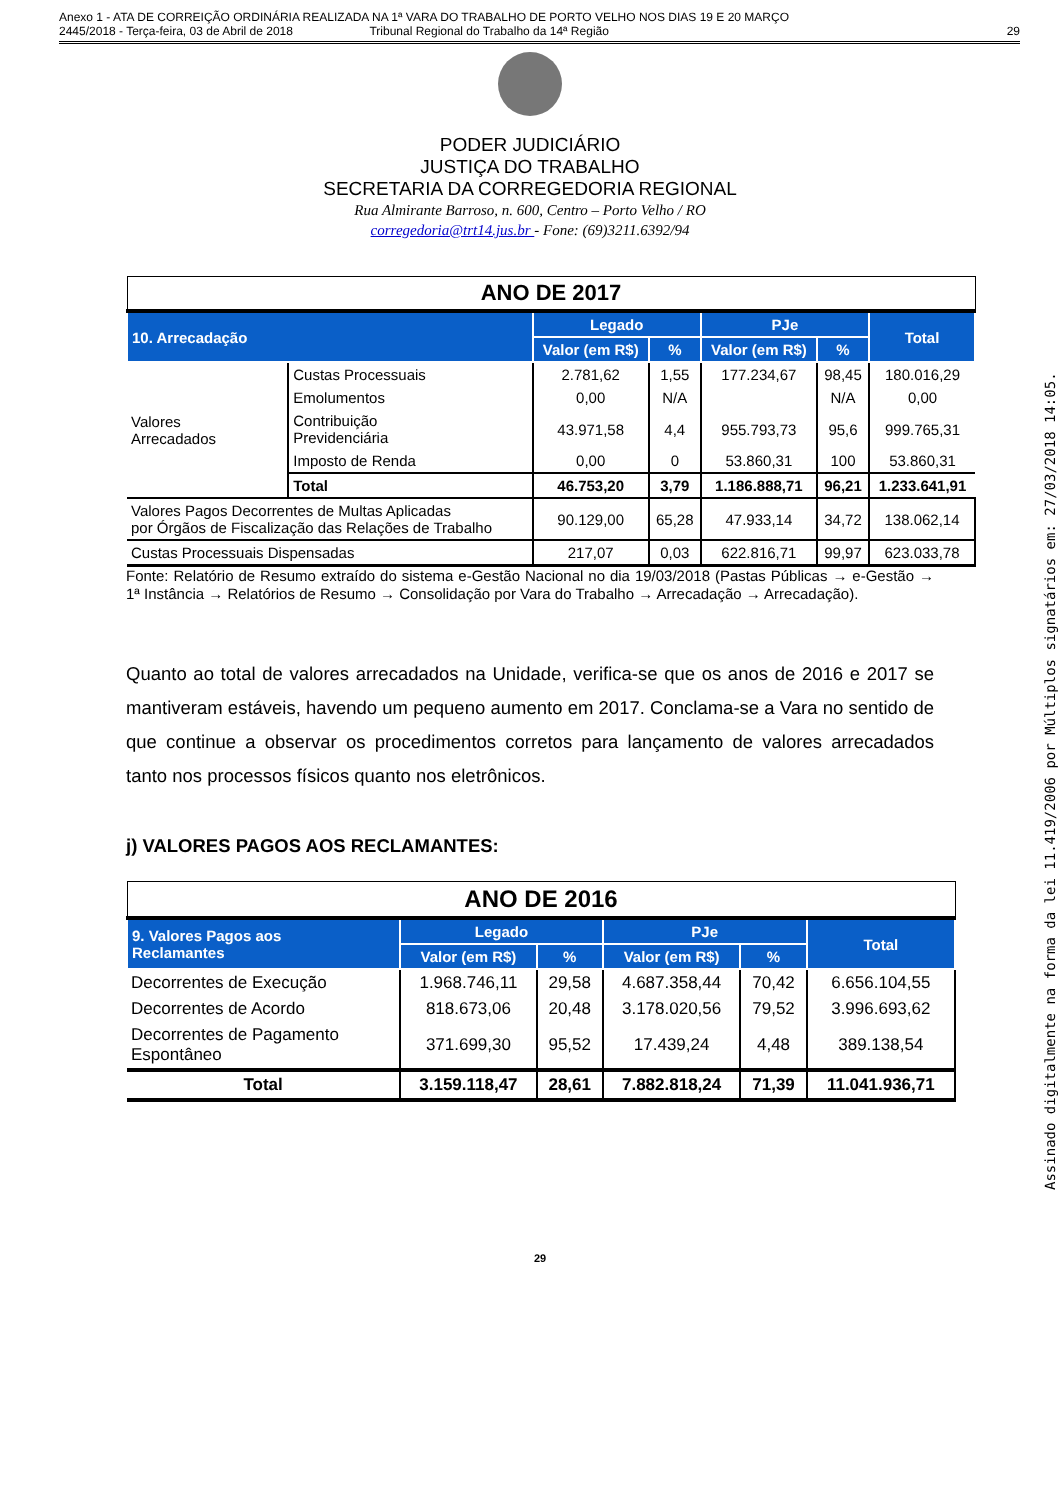Anexo 1 - ATA DE CORREIÇÃO ORDINÁRIA REALIZADA NA 1ª VARA DO TRABALHO DE PORTO VELHO NOS DIAS 19 E 20 MARÇO
2445/2018 - Terça-feira, 03 de Abril de 2018 Tribunal Regional do Trabalho da 14ª Região
29
PODER JUDICIÁRIO
JUSTIÇA DO TRABALHO
SECRETARIA DA CORREGEDORIA REGIONAL
Rua Almirante Barroso, n. 600, Centro – Porto Velho / RO
corregedoria@trt14.jus.br - Fone: (69)3211.6392/94
| ANO DE 2017 | | | | | | |
| 10. Arrecadação | | Legado | | PJe | | Total |
| | | Valor (em R$) | % | Valor (em R$) | % | |
| Valores Arrecadados | Custas Processuais | 2.781,62 | 1,55 | 177.234,67 | 98,45 | 180.016,29 |
| | Emolumentos | 0,00 | N/A | | N/A | 0,00 |
| | Contribuição Previdenciária | 43.971,58 | 4,4 | 955.793,73 | 95,6 | 999.765,31 |
| | Imposto de Renda | 0,00 | 0 | 53.860,31 | 100 | 53.860,31 |
| | Total | 46.753,20 | 3,79 | 1.186.888,71 | 96,21 | 1.233.641,91 |
| Valores Pagos Decorrentes de Multas Aplicadas por Órgãos de Fiscalização das Relações de Trabalho | | 90.129,00 | 65,28 | 47.933,14 | 34,72 | 138.062,14 |
| Custas Processuais Dispensadas | | 217,07 | 0,03 | 622.816,71 | 99,97 | 623.033,78 |
Fonte: Relatório de Resumo extraído do sistema e-Gestão Nacional no dia 19/03/2018 (Pastas Públicas → e-Gestão → 1ª Instância → Relatórios de Resumo → Consolidação por Vara do Trabalho → Arrecadação → Arrecadação).
Quanto ao total de valores arrecadados na Unidade, verifica-se que os anos de 2016 e 2017 se mantiveram estáveis, havendo um pequeno aumento em 2017. Conclama-se a Vara no sentido de que continue a observar os procedimentos corretos para lançamento de valores arrecadados tanto nos processos físicos quanto nos eletrônicos.
j) VALORES PAGOS AOS RECLAMANTES:
| ANO DE 2016 | | | | | |
| 9. Valores Pagos aos Reclamantes | Legado | | PJe | | Total |
| | Valor (em R$) | % | Valor (em R$) | % | |
| Decorrentes de Execução | 1.968.746,11 | 29,58 | 4.687.358,44 | 70,42 | 6.656.104,55 |
| Decorrentes de Acordo | 818.673,06 | 20,48 | 3.178.020,56 | 79,52 | 3.996.693,62 |
| Decorrentes de Pagamento Espontâneo | 371.699,30 | 95,52 | 17.439,24 | 4,48 | 389.138,54 |
| Total | 3.159.118,47 | 28,61 | 7.882.818,24 | 71,39 | 11.041.936,71 |
29
Assinado digitalmente na forma da lei 11.419/2006 por Múltiplos signatários em: 27/03/2018 14:05.